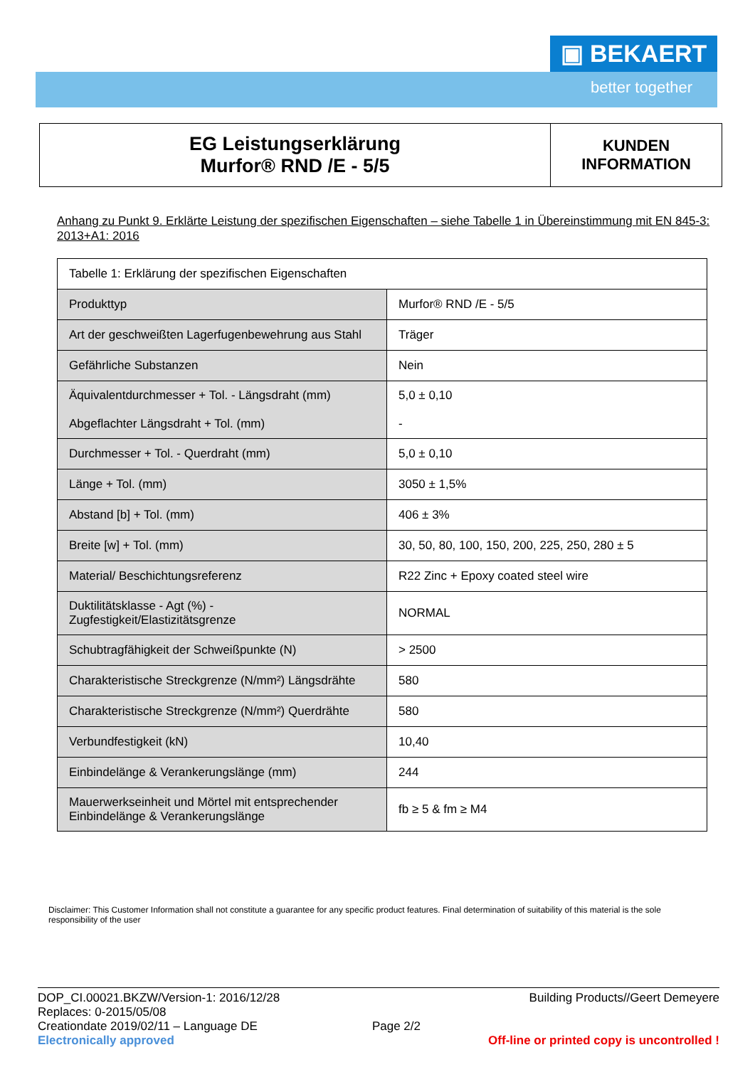▣ BEKAERT
better together
EG Leistungserklärung
Murfor® RND /E - 5/5
KUNDEN
INFORMATION
Anhang zu Punkt 9. Erklärte Leistung der spezifischen Eigenschaften – siehe Tabelle 1 in Übereinstimmung mit EN 845-3: 2013+A1: 2016
| Tabelle 1: Erklärung der spezifischen Eigenschaften | |
| --- | --- |
| Produkttyp | Murfor® RND /E - 5/5 |
| Art der geschweißten Lagerfugenbewehrung aus Stahl | Träger |
| Gefährliche Substanzen | Nein |
| Äquivalentdurchmesser + Tol. - Längsdraht (mm) Abgeflachter Längsdraht + Tol. (mm) | 5,0 ± 0,10 - |
| Durchmesser + Tol. - Querdraht (mm) | 5,0 ± 0,10 |
| Länge + Tol. (mm) | 3050 ± 1,5% |
| Abstand [b] + Tol. (mm) | 406 ± 3% |
| Breite [w] + Tol. (mm) | 30, 50, 80, 100, 150, 200, 225, 250, 280 ± 5 |
| Material/ Beschichtungsreferenz | R22 Zinc + Epoxy coated steel wire |
| Duktilitätsklasse - Agt (%) - Zugfestigkeit/Elastizitätsgrenze | NORMAL |
| Schubtragfähigkeit der Schweißpunkte (N) | > 2500 |
| Charakteristische Streckgrenze (N/mm²) Längsdrähte | 580 |
| Charakteristische Streckgrenze (N/mm²) Querdrähte | 580 |
| Verbundfestigkeit (kN) | 10,40 |
| Einbindelänge & Verankerungslänge (mm) | 244 |
| Mauerwerkseinheit und Mörtel mit entsprechender Einbindelänge & Verankerungslänge | fb ≥ 5 & fm ≥ M4 |
Disclaimer: This Customer Information shall not constitute a guarantee for any specific product features. Final determination of suitability of this material is the sole responsibility of the user
DOP_CI.00021.BKZW/Version-1: 2016/12/28 Building Products//Geert Demeyere
Replaces: 0-2015/05/08
Creationdate 2019/02/11 – Language DE Page 2/2
Electronically approved Off-line or printed copy is uncontrolled !